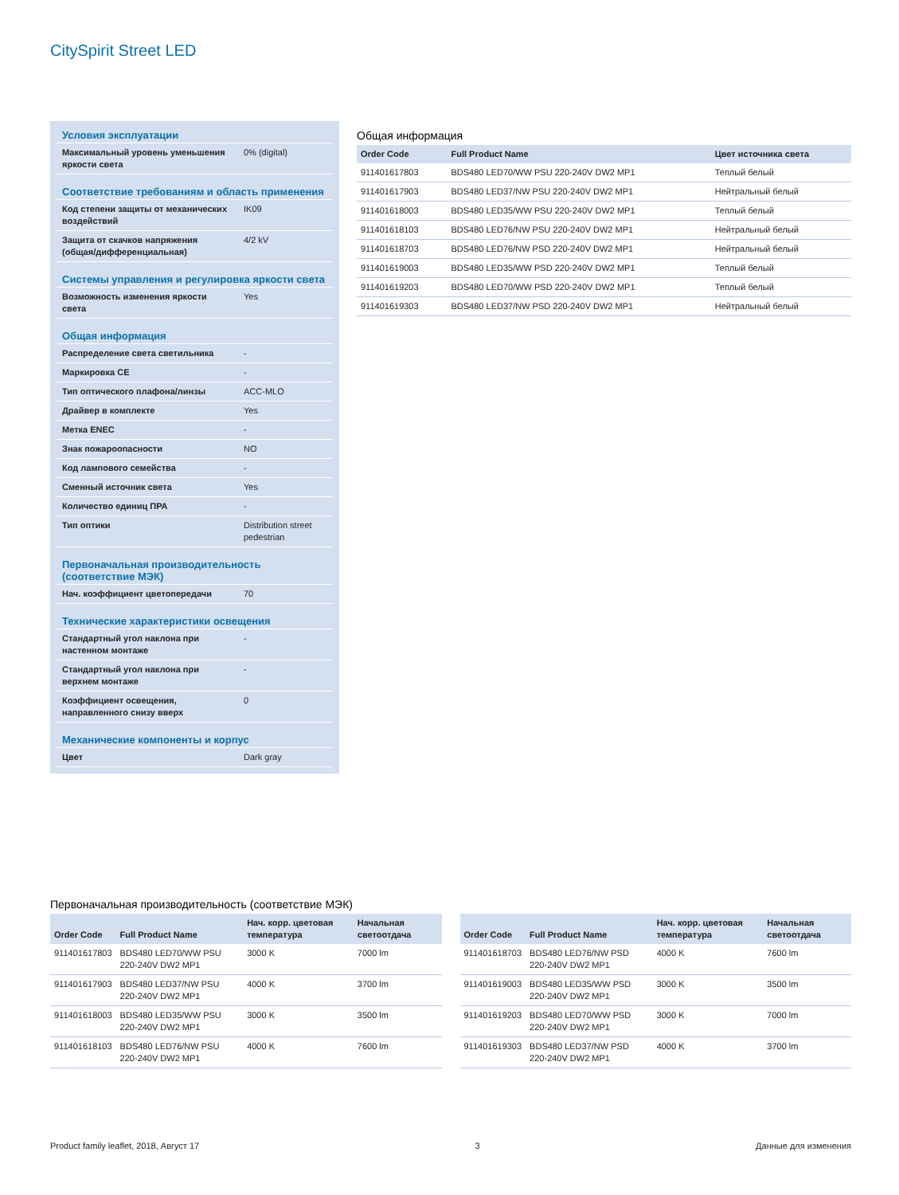CitySpirit Street LED
| Условия эксплуатации | |
| --- | --- |
| Максимальный уровень уменьшения яркости света | 0% (digital) |
| Соответствие требованиям и область применения | |
| Код степени защиты от механических воздействий | IK09 |
| Защита от скачков напряжения (общая/дифференциальная) | 4/2 kV |
| Системы управления и регулировка яркости света | |
| Возможность изменения яркости света | Yes |
| Общая информация | |
| Распределение света светильника | - |
| Маркировка CE | - |
| Тип оптического плафона/линзы | ACC-MLO |
| Драйвер в комплекте | Yes |
| Метка ENEC | - |
| Знак пожароопасности | NO |
| Код лампового семейства | - |
| Сменный источник света | Yes |
| Количество единиц ПРА | - |
| Тип оптики | Distribution street pedestrian |
| Первоначальная производительность (соответствие МЭК) | |
| Нач. коэффициент цветопередачи | 70 |
| Технические характеристики освещения | |
| Стандартный угол наклона при настенном монтаже | - |
| Стандартный угол наклона при верхнем монтаже | - |
| Коэффициент освещения, направленного снизу вверх | 0 |
| Механические компоненты и корпус | |
| Цвет | Dark gray |
Общая информация
| Order Code | Full Product Name | Цвет источника света |
| --- | --- | --- |
| 911401617803 | BDS480 LED70/WW PSU 220-240V DW2 MP1 | Теплый белый |
| 911401617903 | BDS480 LED37/NW PSU 220-240V DW2 MP1 | Нейтральный белый |
| 911401618003 | BDS480 LED35/WW PSU 220-240V DW2 MP1 | Теплый белый |
| 911401618103 | BDS480 LED76/NW PSU 220-240V DW2 MP1 | Нейтральный белый |
| 911401618703 | BDS480 LED76/NW PSD 220-240V DW2 MP1 | Нейтральный белый |
| 911401619003 | BDS480 LED35/WW PSD 220-240V DW2 MP1 | Теплый белый |
| 911401619203 | BDS480 LED70/WW PSD 220-240V DW2 MP1 | Теплый белый |
| 911401619303 | BDS480 LED37/NW PSD 220-240V DW2 MP1 | Нейтральный белый |
Первоначальная производительность (соответствие МЭК)
| Order Code | Full Product Name | Нач. корр. цветовая температура | Начальная светоотдача |
| --- | --- | --- | --- |
| 911401617803 | BDS480 LED70/WW PSU 220-240V DW2 MP1 | 3000 K | 7000 lm |
| 911401617903 | BDS480 LED37/NW PSU 220-240V DW2 MP1 | 4000 K | 3700 lm |
| 911401618003 | BDS480 LED35/WW PSU 220-240V DW2 MP1 | 3000 K | 3500 lm |
| 911401618103 | BDS480 LED76/NW PSU 220-240V DW2 MP1 | 4000 K | 7600 lm |
| Order Code | Full Product Name | Нач. корр. цветовая температура | Начальная светоотдача |
| --- | --- | --- | --- |
| 911401618703 | BDS480 LED76/NW PSD 220-240V DW2 MP1 | 4000 K | 7600 lm |
| 911401619003 | BDS480 LED35/WW PSD 220-240V DW2 MP1 | 3000 K | 3500 lm |
| 911401619203 | BDS480 LED70/WW PSD 220-240V DW2 MP1 | 3000 K | 7000 lm |
| 911401619303 | BDS480 LED37/NW PSD 220-240V DW2 MP1 | 4000 K | 3700 lm |
Product family leaflet, 2018, Август 17 3 Данные для изменения